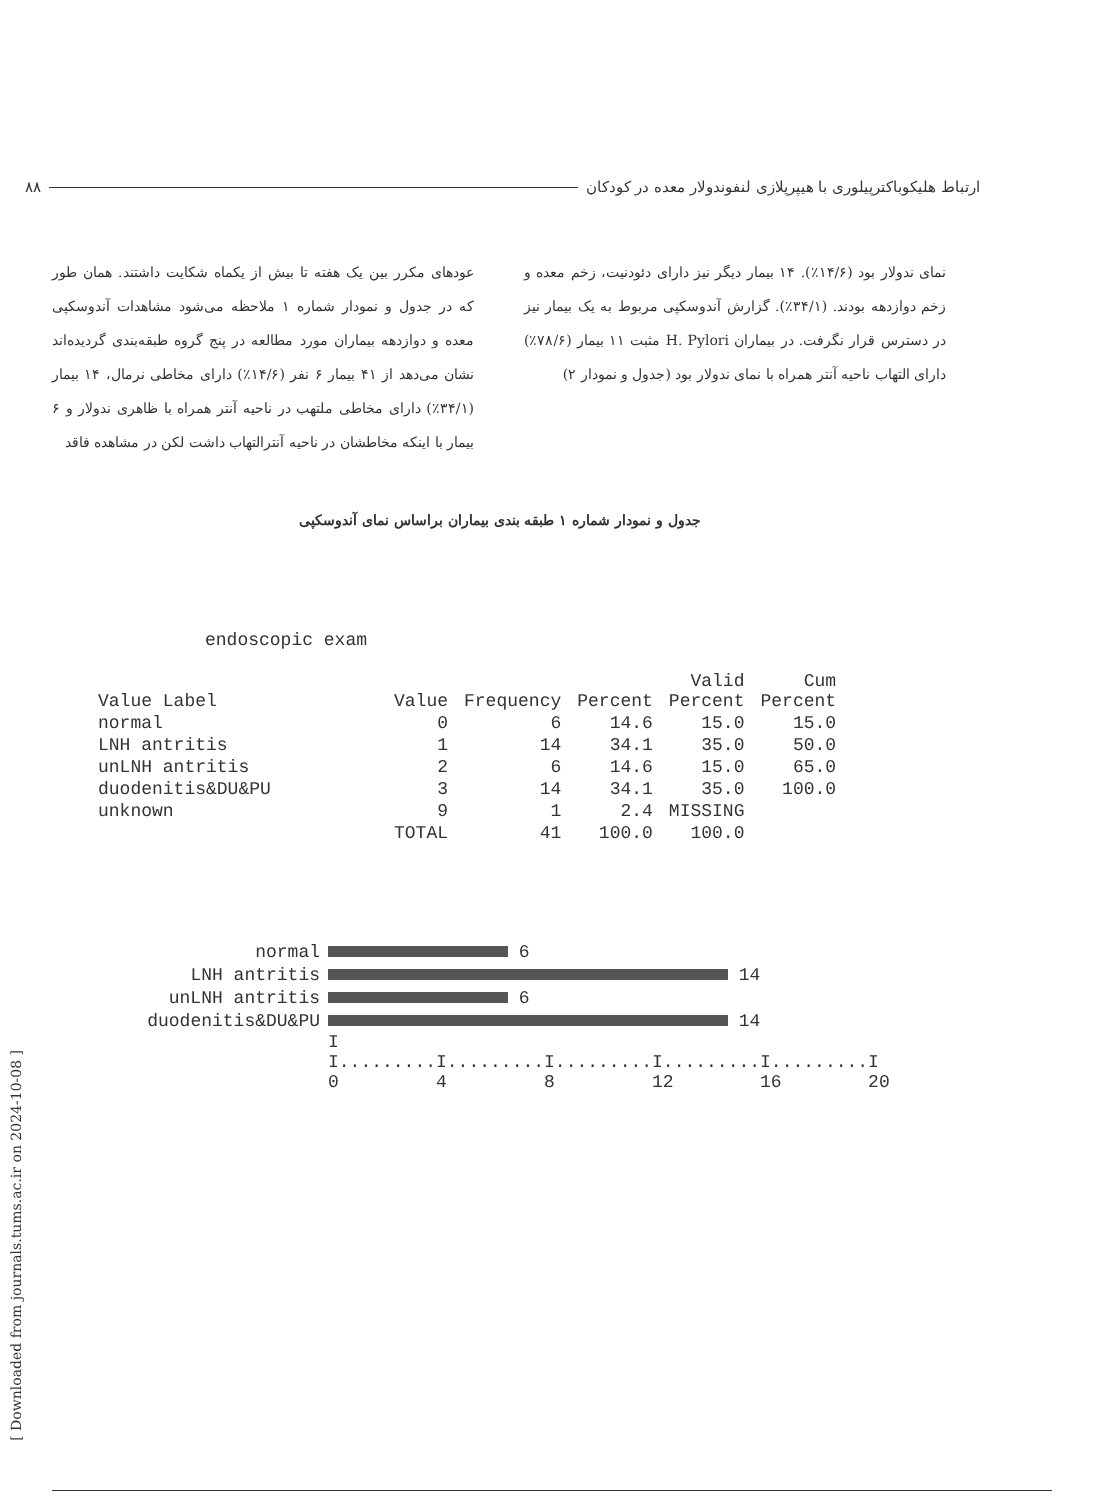۸۸ ارتباط هلیکوباکترپیلوری با هیپرپلازی لنفوندولار معده در کودکان
عودهای مکرر بین یک هفته تا بیش از یکماه شکایت داشتند. همان طور که در جدول و نمودار شماره ۱ ملاحظه می‌شود مشاهدات آندوسکپی معده و دوازدهه بیماران مورد مطالعه در پنج گروه طبقه‌بندی گردیده‌اند نشان می‌دهد از ۴۱ بیمار ۶ نفر (۱۴/۶٪) دارای مخاطی نرمال، ۱۴ بیمار (۳۴/۱٪) دارای مخاطی ملتهب در ناحیه آنتر همراه با ظاهری ندولار و ۶ بیمار با اینکه مخاطشان در ناحیه آنترالتهاب داشت لکن در مشاهده فاقد
نمای ندولار بود (۱۴/۶٪). ۱۴ بیمار دیگر نیز دارای دئودنیت، زخم معده و زخم دوازدهه بودند. (۳۴/۱٪). گزارش آندوسکپی مربوط به یک بیمار نیز در دسترس قرار نگرفت. در بیماران H. Pylori مثبت ۱۱ بیمار (۷۸/۶٪) دارای التهاب ناحیه آنتر همراه با نمای ندولار بود (جدول و نمودار ۲)
جدول و نمودار شماره ۱ طبقه بندی بیماران براساس نمای آندوسکپی
endoscopic exam
| Value Label | Value | Frequency | Percent | Valid Percent | Cum Percent |
| --- | --- | --- | --- | --- | --- |
| normal | 0 | 6 | 14.6 | 15.0 | 15.0 |
| LNH antritis | 1 | 14 | 34.1 | 35.0 | 50.0 |
| unLNH antritis | 2 | 6 | 14.6 | 15.0 | 65.0 |
| duodenitis&DU&PU | 3 | 14 | 34.1 | 35.0 | 100.0 |
| unknown | 9 | 1 | 2.4 | MISSING | |
| | TOTAL | 41 | 100.0 | 100.0 | |
normal 6
LNH antritis 14
unLNH antritis 6
duodenitis&DU&PU 14
I I.........I.........I.........I.........I.........I 0 4 8 12 16 20
[ Downloaded from journals.tums.ac.ir on 2024-10-08 ]